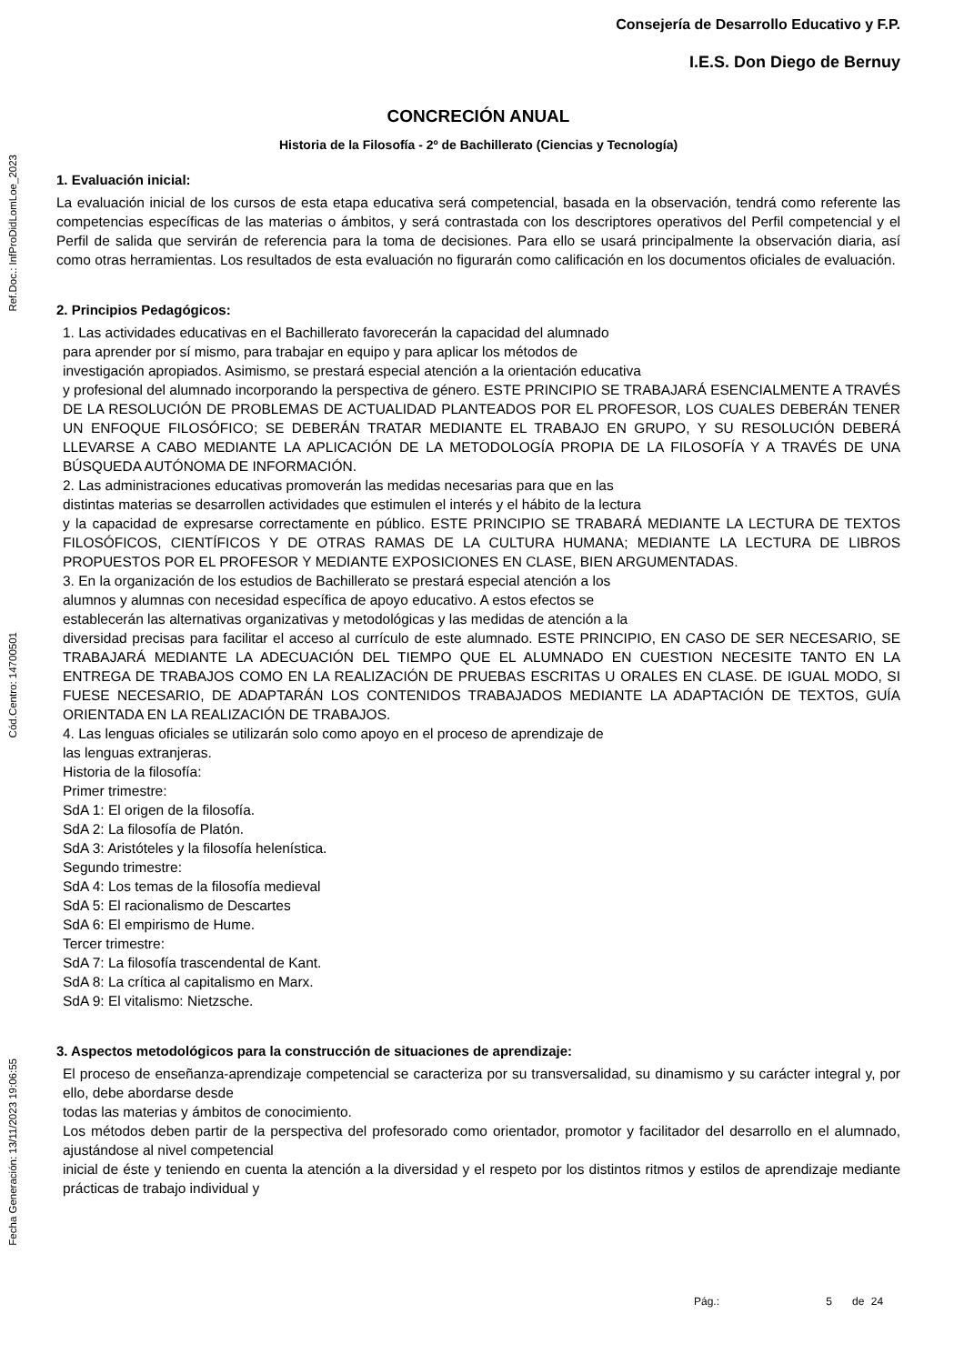Ref.Doc.: InfProDidLomLoe_2023
Cód.Centro: 14700501
Fecha Generación: 13/11/2023 19:06:55
Consejería de Desarrollo Educativo y F.P.
I.E.S. Don Diego de Bernuy
CONCRECIÓN ANUAL
Historia de la Filosofía - 2º de Bachillerato (Ciencias y Tecnología)
1. Evaluación inicial:
La evaluación inicial de los cursos de esta etapa educativa será competencial, basada en la observación, tendrá como referente las competencias específicas de las materias o ámbitos, y será contrastada con los descriptores operativos del Perfil competencial y el Perfil de salida que servirán de referencia para la toma de decisiones. Para ello se usará principalmente la observación diaria, así como otras herramientas. Los resultados de esta evaluación no figurarán como calificación en los documentos oficiales de evaluación.
2. Principios Pedagógicos:
1. Las actividades educativas en el Bachillerato favorecerán la capacidad del alumnado
para aprender por sí mismo, para trabajar en equipo y para aplicar los métodos de
investigación apropiados. Asimismo, se prestará especial atención a la orientación educativa
y profesional del alumnado incorporando la perspectiva de género. ESTE PRINCIPIO SE TRABAJARÁ ESENCIALMENTE A TRAVÉS DE LA RESOLUCIÓN DE PROBLEMAS DE ACTUALIDAD PLANTEADOS POR EL PROFESOR, LOS CUALES DEBERÁN TENER UN ENFOQUE FILOSÓFICO; SE DEBERÁN TRATAR MEDIANTE EL TRABAJO EN GRUPO, Y SU RESOLUCIÓN DEBERÁ LLEVARSE A CABO MEDIANTE LA APLICACIÓN DE LA METODOLOGÍA PROPIA DE LA FILOSOFÍA Y A TRAVÉS DE UNA BÚSQUEDA AUTÓNOMA DE INFORMACIÓN.
2. Las administraciones educativas promoverán las medidas necesarias para que en las
distintas materias se desarrollen actividades que estimulen el interés y el hábito de la lectura
y la capacidad de expresarse correctamente en público. ESTE PRINCIPIO SE TRABARÁ MEDIANTE LA LECTURA DE TEXTOS FILOSÓFICOS, CIENTÍFICOS Y DE OTRAS RAMAS DE LA CULTURA HUMANA; MEDIANTE LA LECTURA DE LIBROS PROPUESTOS POR EL PROFESOR Y MEDIANTE EXPOSICIONES EN CLASE, BIEN ARGUMENTADAS.
3. En la organización de los estudios de Bachillerato se prestará especial atención a los
alumnos y alumnas con necesidad específica de apoyo educativo. A estos efectos se
establecerán las alternativas organizativas y metodológicas y las medidas de atención a la
diversidad precisas para facilitar el acceso al currículo de este alumnado. ESTE PRINCIPIO, EN CASO DE SER NECESARIO, SE TRABAJARÁ MEDIANTE LA ADECUACIÓN DEL TIEMPO QUE EL ALUMNADO EN CUESTION NECESITE TANTO EN LA ENTREGA DE TRABAJOS COMO EN LA REALIZACIÓN DE PRUEBAS ESCRITAS U ORALES EN CLASE. DE IGUAL MODO, SI FUESE NECESARIO, DE ADAPTARÁN LOS CONTENIDOS TRABAJADOS MEDIANTE LA ADAPTACIÓN DE TEXTOS, GUÍA ORIENTADA EN LA REALIZACIÓN DE TRABAJOS.
4. Las lenguas oficiales se utilizarán solo como apoyo en el proceso de aprendizaje de
las lenguas extranjeras.
Historia de la filosofía:
Primer trimestre:
SdA 1: El origen de la filosofía.
SdA 2: La filosofía de Platón.
SdA 3: Aristóteles y la filosofía helenística.
Segundo trimestre:
SdA 4: Los temas de la filosofía medieval
SdA 5: El racionalismo de Descartes
SdA 6: El empirismo de Hume.
Tercer trimestre:
SdA 7: La filosofía trascendental de Kant.
SdA 8: La crítica al capitalismo en Marx.
SdA 9: El vitalismo: Nietzsche.
3. Aspectos metodológicos para la construcción de situaciones de aprendizaje:
El proceso de enseñanza-aprendizaje competencial se caracteriza por su transversalidad, su dinamismo y su carácter integral y, por ello, debe abordarse desde
todas las materias y ámbitos de conocimiento.
Los métodos deben partir de la perspectiva del profesorado como orientador, promotor y facilitador del desarrollo en el alumnado, ajustándose al nivel competencial
inicial de éste y teniendo en cuenta la atención a la diversidad y el respeto por los distintos ritmos y estilos de aprendizaje mediante prácticas de trabajo individual y
Pág.: 5 de 24